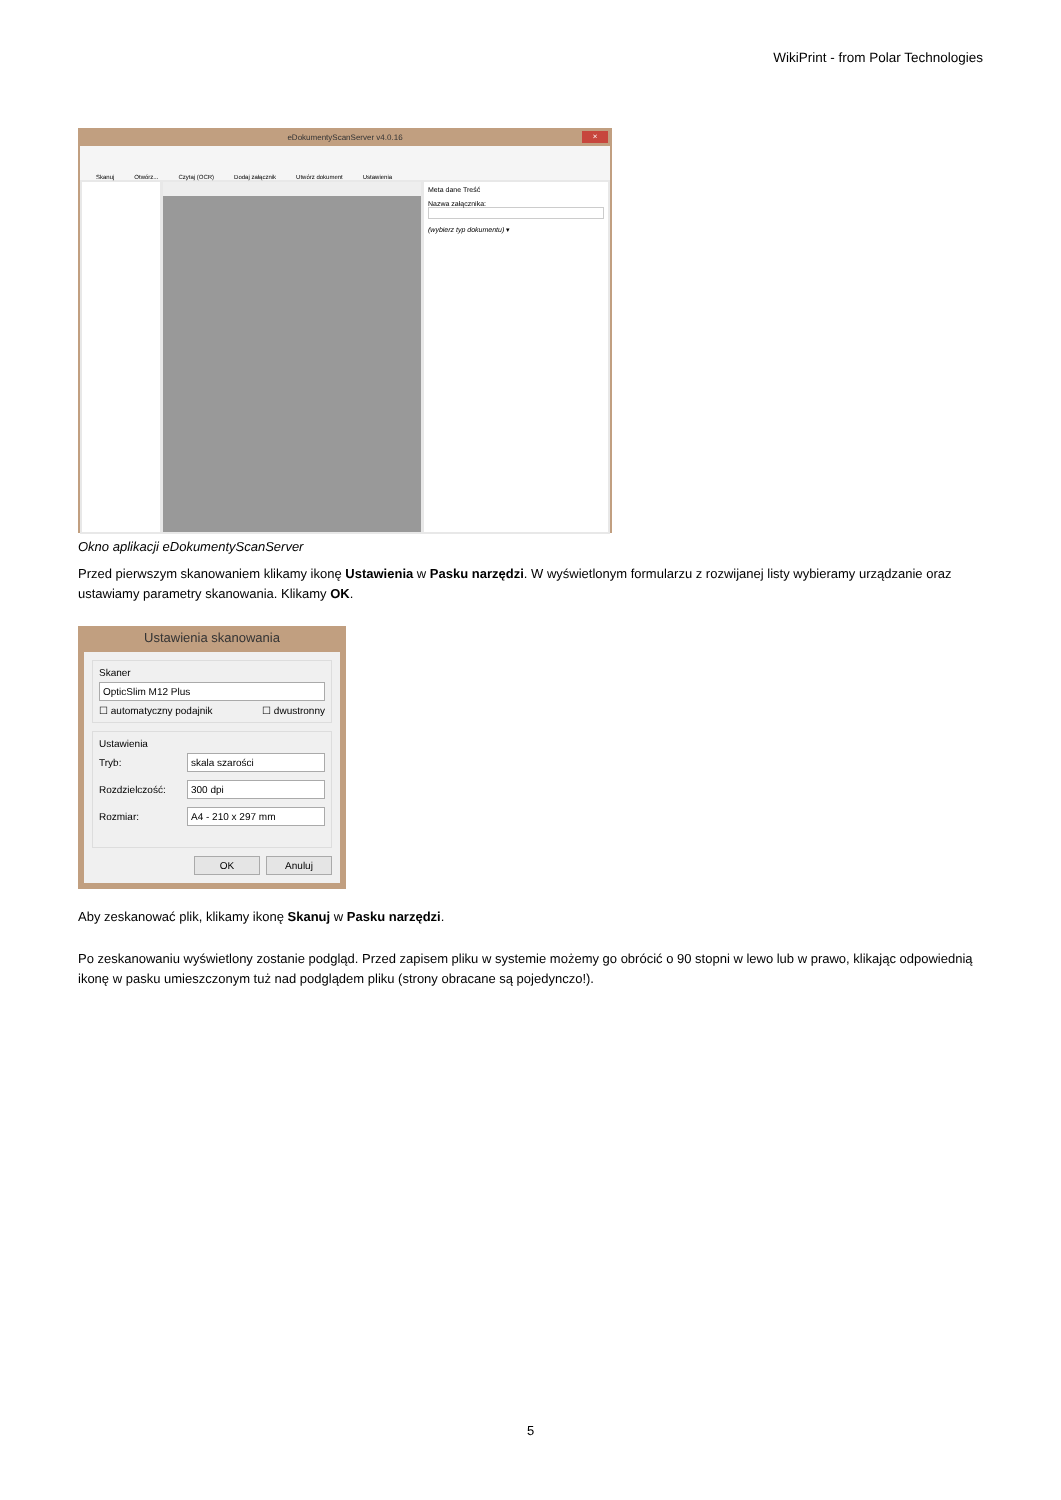WikiPrint - from Polar Technologies
eDokumentyScanServer v4.0.16 ×
Skanuj Otwórz... Czytaj (OCR) Dodaj załącznik Utwórz dokument Ustawienia
Meta dane Treść
Nazwa załącznika:
(wybierz typ dokumentu) ▾
Okno aplikacji eDokumentyScanServer
Przed pierwszym skanowaniem klikamy ikonę Ustawienia w Pasku narzędzi. W wyświetlonym formularzu z rozwijanej listy wybieramy urządzanie oraz ustawiamy parametry skanowania. Klikamy OK.
Ustawienia skanowania
Skaner
OpticSlim M12 Plus
☐ automatyczny podajnik ☐ dwustronny
Ustawienia
Tryb:
skala szarości
Rozdzielczość:
300 dpi
Rozmiar:
A4 - 210 x 297 mm
OK Anuluj
Aby zeskanować plik, klikamy ikonę Skanuj w Pasku narzędzi.
Po zeskanowaniu wyświetlony zostanie podgląd. Przed zapisem pliku w systemie możemy go obrócić o 90 stopni w lewo lub w prawo, klikając odpowiednią ikonę w pasku umieszczonym tuż nad podglądem pliku (strony obracane są pojedynczo!).
5